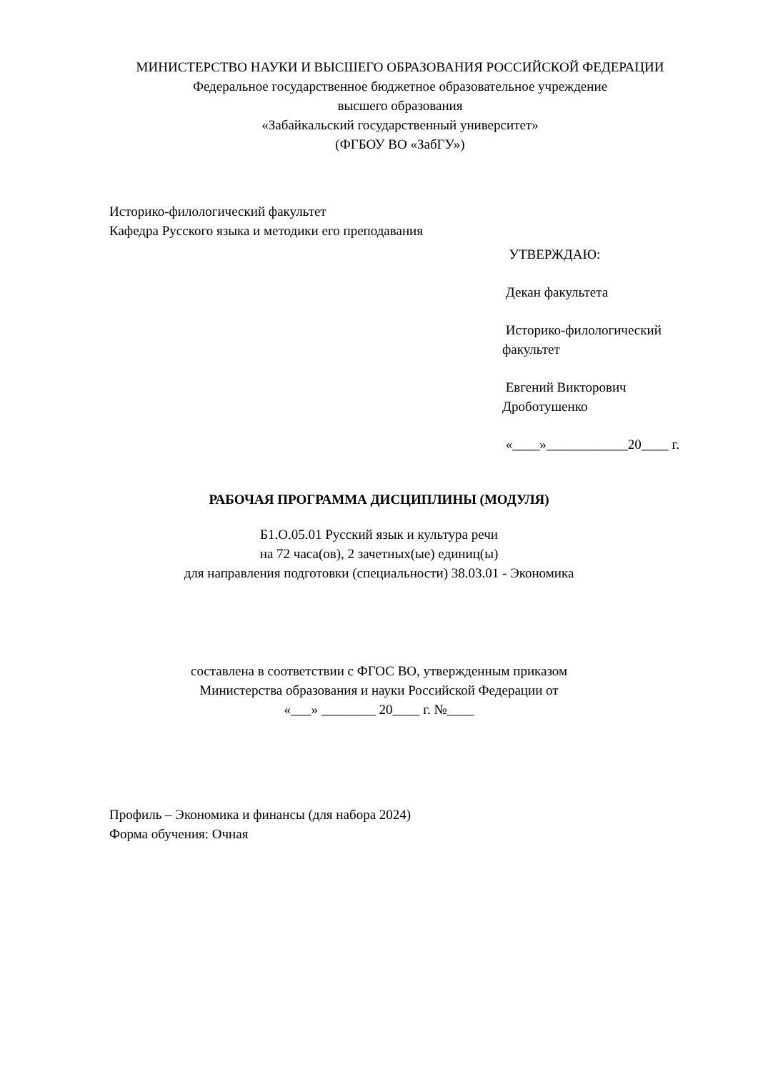МИНИСТЕРСТВО НАУКИ И ВЫСШЕГО ОБРАЗОВАНИЯ РОССИЙСКОЙ ФЕДЕРАЦИИ
Федеральное государственное бюджетное образовательное учреждение
высшего образования
«Забайкальский государственный университет»
(ФГБОУ ВО «ЗабГУ»)
Историко-филологический факультет
Кафедра Русского языка и методики его преподавания
УТВЕРЖДАЮ:
Декан факультета
Историко-филологический факультет
Евгений Викторович Дроботушенко
«____»____________20____ г.
РАБОЧАЯ ПРОГРАММА ДИСЦИПЛИНЫ (МОДУЛЯ)
Б1.О.05.01 Русский язык и культура речи
на 72 часа(ов), 2 зачетных(ые) единиц(ы)
для направления подготовки (специальности) 38.03.01 - Экономика
составлена в соответствии с ФГОС ВО, утвержденным приказом
Министерства образования и науки Российской Федерации от
«___» ________ 20____ г. №____
Профиль – Экономика и финансы (для набора 2024)
Форма обучения: Очная